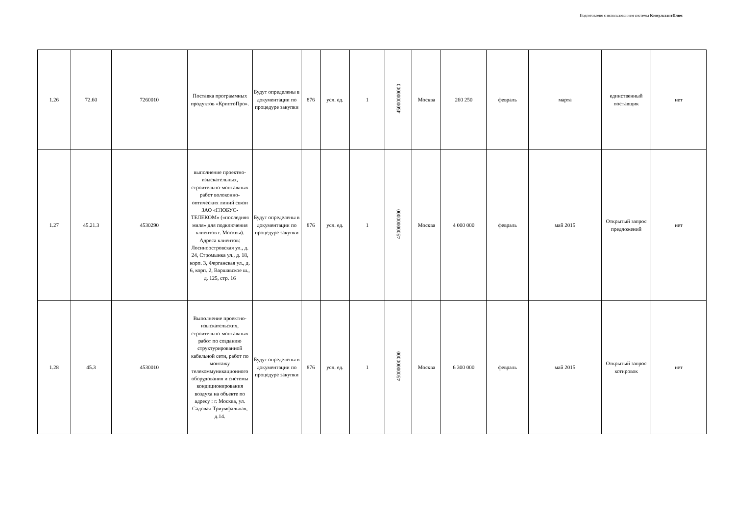Подготовлено с использованием системы КонсультантПлюс
| 1.26 | 72.60 | 7260010 | Поставка программных продуктов «КриптоПро». | Будут определены в документации по процедуре закупки | 876 | усл. ед. | 1 | 45000000000 | Москва | 260 250 | февраль | марта | единственный поставщик | нет |
| 1.27 | 45.21.3 | 4530290 | выполнение проектно-изыскательных, строительно-монтажных работ волоконно-оптических линий связи ЗАО «ГЛОБУС-ТЕЛЕКОМ» («последняя миля» для подключения клиентов г. Москвы). Адреса клиентов: Лосиноостровская ул., д. 24, Стромынка ул., д. 18, корп. 3, Ферганская ул., д. 6, корп. 2, Варшавское ш., д. 125, стр. 16 | Будут определены в документации по процедуре закупки | 876 | усл. ед. | 1 | 45000000000 | Москва | 4 000 000 | февраль | май 2015 | Открытый запрос предложений | нет |
| 1.28 | 45.3 | 4530010 | Выполнение проектно-изыскательских, строительно-монтажных работ по созданию структурированной кабельной сети, работ по монтажу телекоммуникационного оборудования и системы кондиционирования воздуха на объекте по адресу : г. Москва, ул. Садовая-Триумфальная, д.14. | Будут определены в документации по процедуре закупки | 876 | усл. ед. | 1 | 45000000000 | Москва | 6 300 000 | февраль | май 2015 | Открытый запрос котировок | нет |